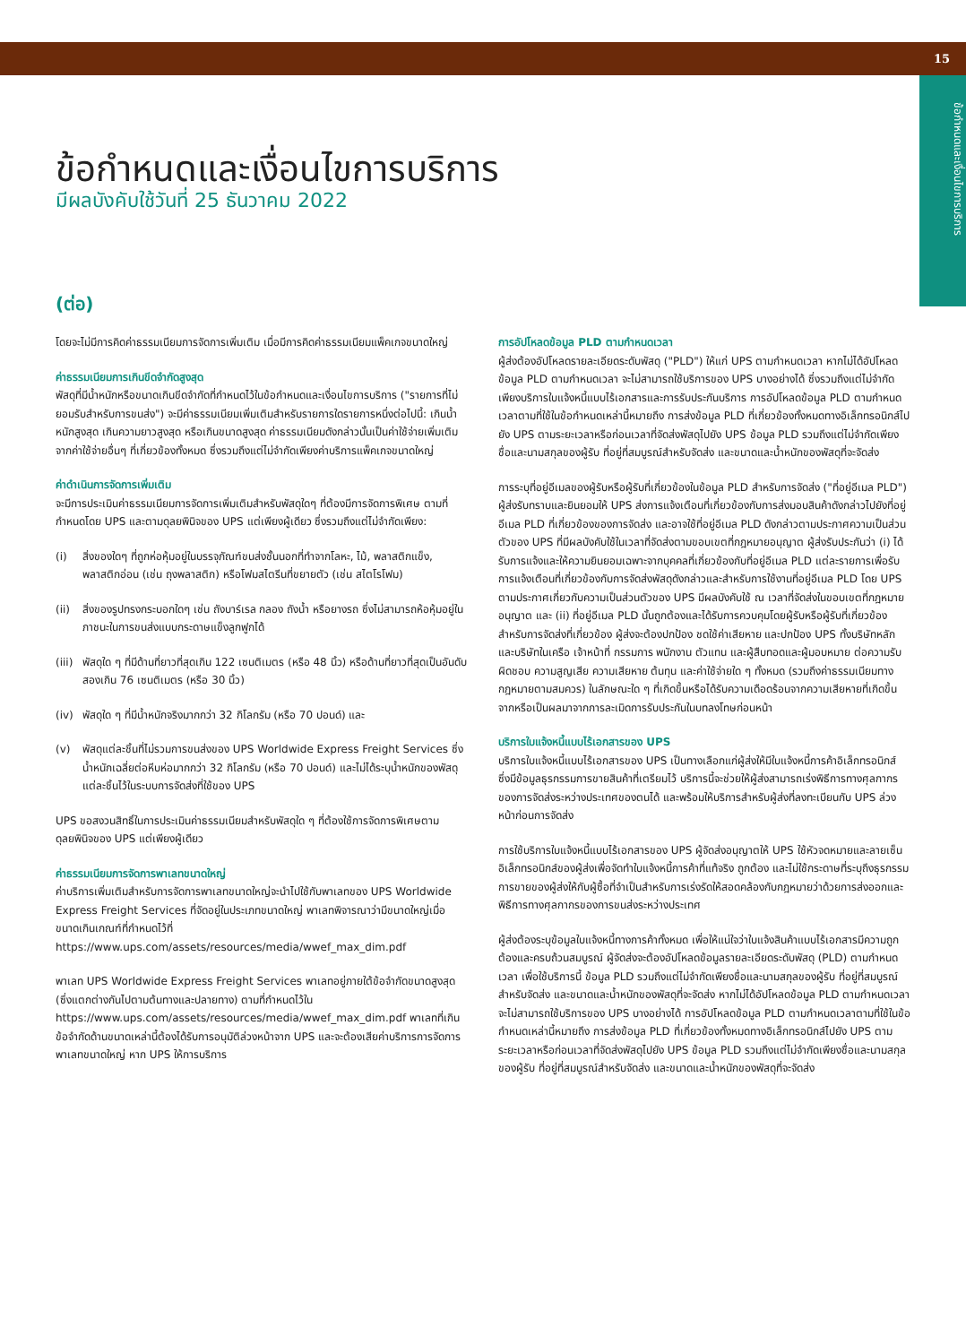15
ข้อกำหนดและเงื่อนไขการบริการ
ข้อกำหนดและเงื่อนไขการบริการ
มีผลบังคับใช้วันที่ 25 ธันวาคม 2022
(ต่อ)
โดยจะไม่มีการคิดค่าธรรมเนียมการจัดการเพิ่มเติม เมื่อมีการคิดค่าธรรมเนียมแพ็คเกจขนาดใหญ่
ค่าธรรมเนียมการเกินขีดจำกัดสูงสุด
พัสดุที่มีน้ำหนักหรือขนาดเกินขีดจำกัดที่กำหนดไว้ในข้อกำหนดและเงื่อนไขการบริการ ("รายการที่ไม่ยอมรับสำหรับการขนส่ง") จะมีค่าธรรมเนียมเพิ่มเติมสำหรับรายการใดรายการหนึ่งต่อไปนี้: เกินน้ำหนักสูงสุด เกินความยาวสูงสุด หรือเกินขนาดสูงสุด ค่าธรรมเนียมดังกล่าวนั้นเป็นค่าใช้จ่ายเพิ่มเติมจากค่าใช้จ่ายอื่นๆ ที่เกี่ยวข้องทั้งหมด ซึ่งรวมถึงแต่ไม่จำกัดเพียงค่าบริการแพ็คเกจขนาดใหญ่
ค่าดำเนินการจัดการเพิ่มเติม
จะมีการประเมินค่าธรรมเนียมการจัดการเพิ่มเติมสำหรับพัสดุใดๆ ที่ต้องมีการจัดการพิเศษ ตามที่กำหนดโดย UPS และตามดุลยพินิจของ UPS แต่เพียงผู้เดียว ซึ่งรวมถึงแต่ไม่จำกัดเพียง:
(i) สิ่งของใดๆ ที่ถูกห่อหุ้มอยู่ในบรรจุภัณฑ์ขนส่งชั้นนอกที่ทำจากโลหะ, ไม้, พลาสติกแข็ง, พลาสติกอ่อน (เช่น ถุงพลาสติก) หรือโฟมสไตรีนที่ขยายตัว (เช่น สไตโรโฟม)
(ii) สิ่งของรูปทรงกระบอกใดๆ เช่น ถังบาร์เรล กลอง ถังน้ำ หรือยางรถ ซึ่งไม่สามารถห้อหุ้มอยู่ในภาชนะในการขนส่งแบบกระดาษแข็งลูกฟูกได้
(iii)
พัสดุใด ๆ ที่มีด้านที่ยาวที่สุดเกิน 122 เซนติเมตร (หรือ 48 นิ้ว) หรือด้านที่ยาวที่สุดเป็นอันดับสองเกิน 76 เซนติเมตร (หรือ 30 นิ้ว)
(iv) พัสดุใด ๆ ที่มีน้ำหนักจริงมากกว่า 32 กิโลกรัม (หรือ 70 ปอนด์) และ
(v) พัสดุแต่ละชิ้นที่ไม่รวมการขนส่งของ UPS Worldwide Express Freight Services ซึ่งน้ำหนักเฉลี่ยต่อหีบห่อมากกว่า 32 กิโลกรัม (หรือ 70 ปอนด์) และไม่ได้ระบุน้ำหนักของพัสดุแต่ละชิ้นไว้ในระบบการจัดส่งที่ใช้ของ UPS
UPS ขอสงวนสิทธิ์ในการประเมินค่าธรรมเนียมสำหรับพัสดุใด ๆ ที่ต้องใช้การจัดการพิเศษตามดุลยพินิจของ UPS แต่เพียงผู้เดียว
ค่าธรรมเนียมการจัดการพาเลทขนาดใหญ่
ค่าบริการเพิ่มเติมสำหรับการจัดการพาเลทขนาดใหญ่จะนำไปใช้กับพาเลทของ UPS Worldwide Express Freight Services ที่จัดอยู่ในประเภทขนาดใหญ่ พาเลทพิจารณาว่ามีขนาดใหญ่เมื่อขนาดเกินเกณฑ์ที่กำหนดไว้ที่ https://www.ups.com/assets/resources/media/wwef_max_dim.pdf
พาเลท UPS Worldwide Express Freight Services พาเลทอยู่ภายใต้ข้อจำกัดขนาดสูงสุด (ซึ่งแตกต่างกันไปตามต้นทางและปลายทาง) ตามที่กำหนดไว้ใน https://www.ups.com/assets/resources/media/wwef_max_dim.pdf พาเลทที่เกินข้อจำกัดด้านขนาดเหล่านี้ต้องได้รับการอนุมัติล่วงหน้าจาก UPS และจะต้องเสียค่าบริการการจัดการพาเลทขนาดใหญ่ หาก UPS ให้การบริการ
การอัปโหลดข้อมูล PLD ตามกำหนดเวลา
ผู้ส่งต้องอัปโหลดรายละเอียดระดับพัสดุ ("PLD") ให้แก่ UPS ตามกำหนดเวลา หากไม่ได้อัปโหลดข้อมูล PLD ตามกำหนดเวลา จะไม่สามารถใช้บริการของ UPS บางอย่างได้ ซึ่งรวมถึงแต่ไม่จำกัดเพียงบริการใบแจ้งหนี้แบบไร้เอกสารและการรับประกันบริการ การอัปโหลดข้อมูล PLD ตามกำหนดเวลาตามที่ใช้ในข้อกำหนดเหล่านี้หมายถึง การส่งข้อมูล PLD ที่เกี่ยวข้องทั้งหมดทางอิเล็กทรอนิกส์ไปยัง UPS ตามระยะเวลาหรือก่อนเวลาที่จัดส่งพัสดุไปยัง UPS ข้อมูล PLD รวมถึงแต่ไม่จำกัดเพียงชื่อและนามสกุลของผู้รับ ที่อยู่ที่สมบูรณ์สำหรับจัดส่ง และขนาดและน้ำหนักของพัสดุที่จะจัดส่ง
การระบุที่อยู่อีเมลของผู้รับหรือผู้รับที่เกี่ยวข้องในข้อมูล PLD สำหรับการจัดส่ง ("ที่อยู่อีเมล PLD") ผู้ส่งรับทราบและยินยอมให้ UPS ส่งการแจ้งเตือนที่เกี่ยวข้องกับการส่งมอบสินค้าดังกล่าวไปยังที่อยู่อีเมล PLD ที่เกี่ยวข้องของการจัดส่ง และอาจใช้ที่อยู่อีเมล PLD ดังกล่าวตามประกาศความเป็นส่วนตัวของ UPS ที่มีผลบังคับใช้ในเวลาที่จัดส่งตามขอบเขตที่กฎหมายอนุญาต ผู้ส่งรับประกันว่า (i) ได้รับการแจ้งและให้ความยินยอมเฉพาะจากบุคคลที่เกี่ยวข้องกับที่อยู่อีเมล PLD แต่ละรายการเพื่อรับการแจ้งเตือนที่เกี่ยวข้องกับการจัดส่งพัสดุดังกล่าวและสำหรับการใช้งานที่อยู่อีเมล PLD โดย UPS ตามประกาศเกี่ยวกับความเป็นส่วนตัวของ UPS มีผลบังคับใช้ ณ เวลาที่จัดส่งในขอบเขตที่กฎหมายอนุญาต และ (ii) ที่อยู่อีเมล PLD นั้นถูกต้องและได้รับการควบคุมโดยผู้รับหรือผู้รับที่เกี่ยวข้องสำหรับการจัดส่งที่เกี่ยวข้อง ผู้ส่งจะต้องปกป้อง ชดใช้ค่าเสียหาย และปกป้อง UPS ทั้งบริษัทหลักและบริษัทในเครือ เจ้าหน้าที่ กรรมการ พนักงาน ตัวแทน และผู้สืบทอดและผู้มอบหมาย ต่อความรับผิดชอบ ความสูญเสีย ความเสียหาย ต้นทุน และค่าใช้จ่ายใด ๆ ทั้งหมด (รวมถึงค่าธรรมเนียมทางกฎหมายตามสมควร) ในลักษณะใด ๆ ที่เกิดขึ้นหรือได้รับความเดือดร้อนจากความเสียหายที่เกิดขึ้นจากหรือเป็นผลมาจากการละเมิดการรับประกันในบทลงโทษก่อนหน้า
บริการใบแจ้งหนี้แบบไร้เอกสารของ UPS
บริการใบแจ้งหนี้แบบไร้เอกสารของ UPS เป็นทางเลือกแก่ผู้ส่งให้มีใบแจ้งหนี้การค้าอิเล็กทรอนิกส์ ซึ่งมีข้อมูลธุรกรรมการขายสินค้าที่เตรียมไว้ บริการนี้จะช่วยให้ผู้ส่งสามารถเร่งพิธีการทางศุลกากรของการจัดส่งระหว่างประเทศของตนได้ และพร้อมให้บริการสำหรับผู้ส่งที่ลงทะเบียนกับ UPS ล่วงหน้าก่อนการจัดส่ง
การใช้บริการใบแจ้งหนี้แบบไร้เอกสารของ UPS ผู้จัดส่งอนุญาตให้ UPS ใช้หัวจดหมายและลายเซ็นอิเล็กทรอนิกส์ของผู้ส่งเพื่อจัดทำใบแจ้งหนี้การค้าที่แท้จริง ถูกต้อง และไม่ใช้กระดาษที่ระบุถึงธุรกรรมการขายของผู้ส่งให้กับผู้ซื้อที่จำเป็นสำหรับการเร่งรัดให้สอดคล้องกับกฎหมายว่าด้วยการส่งออกและพิธีการทางศุลกากรของการขนส่งระหว่างประเทศ
ผู้ส่งต้องระบุข้อมูลใบแจ้งหนี้ทางการค้าทั้งหมด เพื่อให้แน่ใจว่าใบแจ้งสินค้าแบบไร้เอกสารมีความถูกต้องและครบถ้วนสมบูรณ์ ผู้จัดส่งจะต้องอัปโหลดข้อมูลรายละเอียดระดับพัสดุ (PLD) ตามกำหนดเวลา เพื่อใช้บริการนี้ ข้อมูล PLD รวมถึงแต่ไม่จำกัดเพียงชื่อและนามสกุลของผู้รับ ที่อยู่ที่สมบูรณ์สำหรับจัดส่ง และขนาดและน้ำหนักของพัสดุที่จะจัดส่ง หากไม่ได้อัปโหลดข้อมูล PLD ตามกำหนดเวลา จะไม่สามารถใช้บริการของ UPS บางอย่างได้ การอัปโหลดข้อมูล PLD ตามกำหนดเวลาตามที่ใช้ในข้อกำหนดเหล่านี้หมายถึง การส่งข้อมูล PLD ที่เกี่ยวข้องทั้งหมดทางอิเล็กทรอนิกส์ไปยัง UPS ตามระยะเวลาหรือก่อนเวลาที่จัดส่งพัสดุไปยัง UPS ข้อมูล PLD รวมถึงแต่ไม่จำกัดเพียงชื่อและนามสกุลของผู้รับ ที่อยู่ที่สมบูรณ์สำหรับจัดส่ง และขนาดและน้ำหนักของพัสดุที่จะจัดส่ง